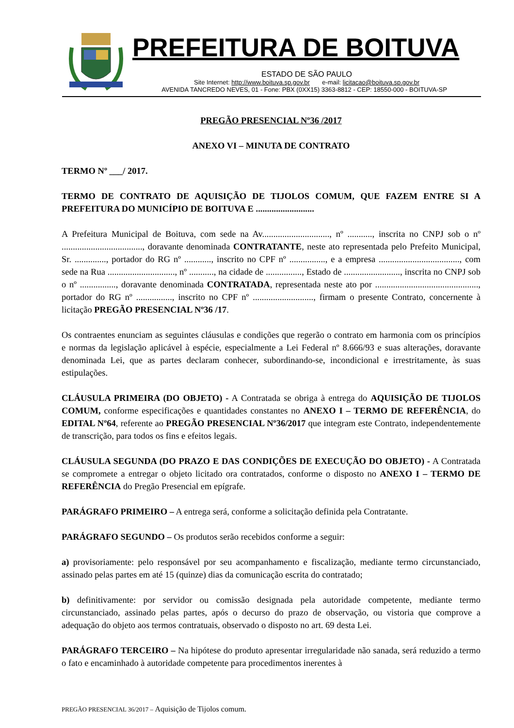PREFEITURA DE BOITUVA
ESTADO DE SÃO PAULO
Site Internet: http://www.boituva.sp.gov.br e-mail: licitacao@boituva.sp.gov.br
AVENIDA TANCREDO NEVES, 01 - Fone: PBX (0XX15) 3363-8812 - CEP: 18550-000 - BOITUVA-SP
PREGÃO PRESENCIAL Nº36 /2017
ANEXO VI – MINUTA DE CONTRATO
TERMO Nº ___/ 2017.
TERMO DE CONTRATO DE AQUISIÇÃO DE TIJOLOS COMUM, QUE FAZEM ENTRE SI A PREFEITURA DO MUNICÍPIO DE BOITUVA E ..........................
A Prefeitura Municipal de Boituva, com sede na Av.............................., nº ..........., inscrita no CNPJ sob o nº ...................................., doravante denominada CONTRATANTE, neste ato representada pelo Prefeito Municipal, Sr. .............., portador do RG nº ............, inscrito no CPF nº ................, e a empresa ...................................., com sede na Rua .............................., nº ..........., na cidade de ................, Estado de ........................., inscrita no CNPJ sob o nº ................, doravante denominada CONTRATADA, representada neste ato por .............................................., portador do RG nº ................, inscrito no CPF nº ..........................., firmam o presente Contrato, concernente à licitação PREGÃO PRESENCIAL Nº36 /17.
Os contraentes enunciam as seguintes cláusulas e condições que regerão o contrato em harmonia com os princípios e normas da legislação aplicável à espécie, especialmente a Lei Federal nº 8.666/93 e suas alterações, doravante denominada Lei, que as partes declaram conhecer, subordinando-se, incondicional e irrestritamente, às suas estipulações.
CLÁUSULA PRIMEIRA (DO OBJETO) - A Contratada se obriga à entrega do AQUISIÇÃO DE TIJOLOS COMUM, conforme especificações e quantidades constantes no ANEXO I – TERMO DE REFERÊNCIA, do EDITAL Nº64, referente ao PREGÃO PRESENCIAL Nº36/2017 que integram este Contrato, independentemente de transcrição, para todos os fins e efeitos legais.
CLÁUSULA SEGUNDA (DO PRAZO E DAS CONDIÇÕES DE EXECUÇÃO DO OBJETO) - A Contratada se compromete a entregar o objeto licitado ora contratados, conforme o disposto no ANEXO I – TERMO DE REFERÊNCIA do Pregão Presencial em epígrafe.
PARÁGRAFO PRIMEIRO – A entrega será, conforme a solicitação definida pela Contratante.
PARÁGRAFO SEGUNDO – Os produtos serão recebidos conforme a seguir:
a) provisoriamente: pelo responsável por seu acompanhamento e fiscalização, mediante termo circunstanciado, assinado pelas partes em até 15 (quinze) dias da comunicação escrita do contratado;
b) definitivamente: por servidor ou comissão designada pela autoridade competente, mediante termo circunstanciado, assinado pelas partes, após o decurso do prazo de observação, ou vistoria que comprove a adequação do objeto aos termos contratuais, observado o disposto no art. 69 desta Lei.
PARÁGRAFO TERCEIRO – Na hipótese do produto apresentar irregularidade não sanada, será reduzido a termo o fato e encaminhado à autoridade competente para procedimentos inerentes à
PREGÃO PRESENCIAL 36/2017 – Aquisição de Tijolos comum.